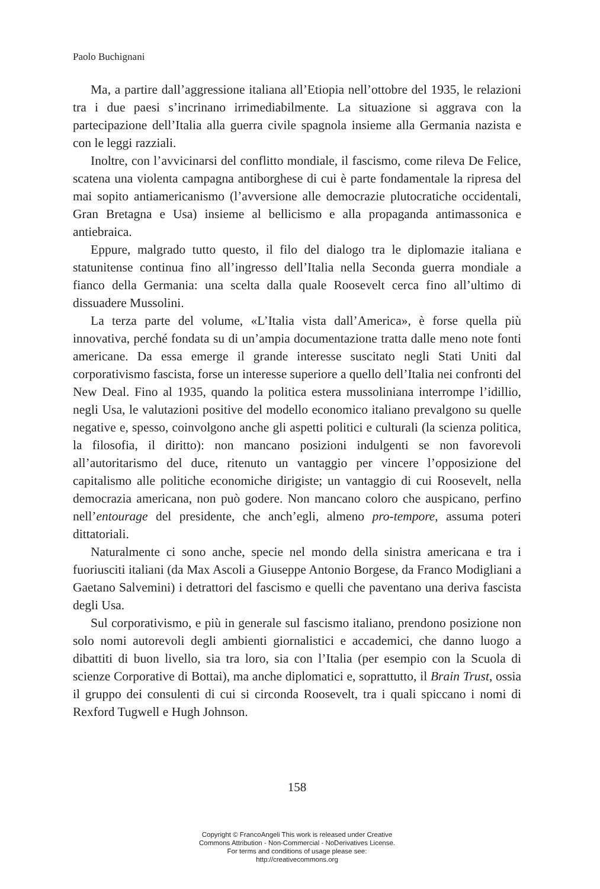Paolo Buchignani
Ma, a partire dall’aggressione italiana all’Etiopia nell’ottobre del 1935, le relazioni tra i due paesi s’incrinano irrimediabilmente. La situazione si aggrava con la partecipazione dell’Italia alla guerra civile spagnola insieme alla Germania nazista e con le leggi razziali.
Inoltre, con l’avvicinarsi del conflitto mondiale, il fascismo, come rileva De Felice, scatena una violenta campagna antiborghese di cui è parte fondamentale la ripresa del mai sopito antiamericanismo (l’avversione alle democrazie plutocratiche occidentali, Gran Bretagna e Usa) insieme al bellicismo e alla propaganda antimassonica e antiebraica.
Eppure, malgrado tutto questo, il filo del dialogo tra le diplomazie italiana e statunitense continua fino all’ingresso dell’Italia nella Seconda guerra mondiale a fianco della Germania: una scelta dalla quale Roosevelt cerca fino all’ultimo di dissuadere Mussolini.
La terza parte del volume, «L’Italia vista dall’America», è forse quella più innovativa, perché fondata su di un’ampia documentazione tratta dalle meno note fonti americane. Da essa emerge il grande interesse suscitato negli Stati Uniti dal corporativismo fascista, forse un interesse superiore a quello dell’Italia nei confronti del New Deal. Fino al 1935, quando la politica estera mussoliniana interrompe l’idillio, negli Usa, le valutazioni positive del modello economico italiano prevalgono su quelle negative e, spesso, coinvolgono anche gli aspetti politici e culturali (la scienza politica, la filosofia, il diritto): non mancano posizioni indulgenti se non favorevoli all’autoritarismo del duce, ritenuto un vantaggio per vincere l’opposizione del capitalismo alle politiche economiche dirigiste; un vantaggio di cui Roosevelt, nella democrazia americana, non può godere. Non mancano coloro che auspicano, perfino nell’entourage del presidente, che anch’egli, almeno pro-tempore, assuma poteri dittatoriali.
Naturalmente ci sono anche, specie nel mondo della sinistra americana e tra i fuoriusciti italiani (da Max Ascoli a Giuseppe Antonio Borgese, da Franco Modigliani a Gaetano Salvemini) i detrattori del fascismo e quelli che paventano una deriva fascista degli Usa.
Sul corporativismo, e più in generale sul fascismo italiano, prendono posizione non solo nomi autorevoli degli ambienti giornalistici e accademici, che danno luogo a dibattiti di buon livello, sia tra loro, sia con l’Italia (per esempio con la Scuola di scienze Corporative di Bottai), ma anche diplomatici e, soprattutto, il Brain Trust, ossia il gruppo dei consulenti di cui si circonda Roosevelt, tra i quali spiccano i nomi di Rexford Tugwell e Hugh Johnson.
158
Copyright © FrancoAngeli This work is released under Creative
Commons Attribution - Non-Commercial - NoDerivatives License.
For terms and conditions of usage please see:
http://creativecommons.org